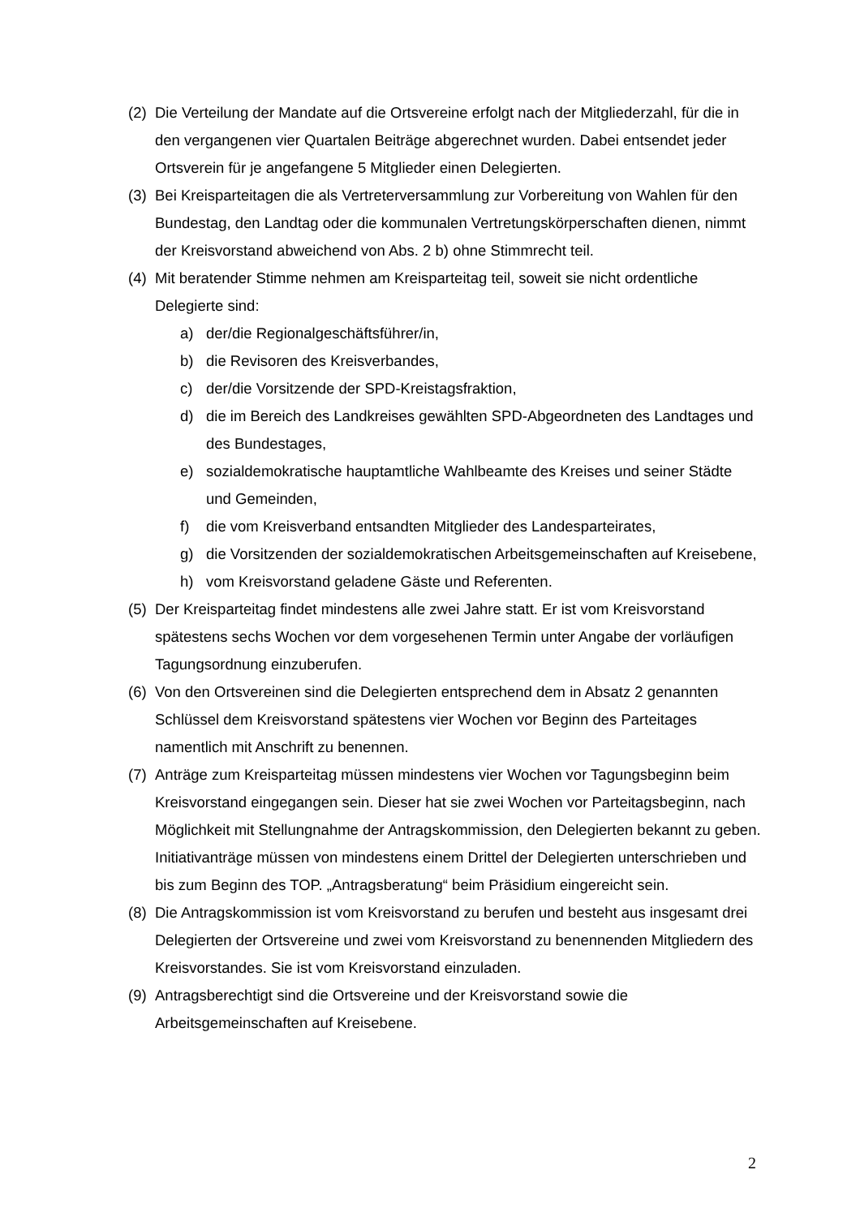(2) Die Verteilung der Mandate auf die Ortsvereine erfolgt nach der Mitgliederzahl, für die in den vergangenen vier Quartalen Beiträge abgerechnet wurden. Dabei entsendet jeder Ortsverein für je angefangene 5 Mitglieder einen Delegierten.
(3) Bei Kreisparteitagen die als Vertreterversammlung zur Vorbereitung von Wahlen für den Bundestag, den Landtag oder die kommunalen Vertretungskörperschaften dienen, nimmt der Kreisvorstand abweichend von Abs. 2 b) ohne Stimmrecht teil.
(4) Mit beratender Stimme nehmen am Kreisparteitag teil, soweit sie nicht ordentliche Delegierte sind:
a) der/die Regionalgeschäftsführer/in,
b) die Revisoren des Kreisverbandes,
c) der/die Vorsitzende der SPD-Kreistagsfraktion,
d) die im Bereich des Landkreises gewählten SPD-Abgeordneten des Landtages und des Bundestages,
e) sozialdemokratische hauptamtliche Wahlbeamte des Kreises und seiner Städte und Gemeinden,
f) die vom Kreisverband entsandten Mitglieder des Landesparteirates,
g) die Vorsitzenden der sozialdemokratischen Arbeitsgemeinschaften auf Kreisebene,
h) vom Kreisvorstand geladene Gäste und Referenten.
(5) Der Kreisparteitag findet mindestens alle zwei Jahre statt. Er ist vom Kreisvorstand spätestens sechs Wochen vor dem vorgesehenen Termin unter Angabe der vorläufigen Tagungsordnung einzuberufen.
(6) Von den Ortsvereinen sind die Delegierten entsprechend dem in Absatz 2 genannten Schlüssel dem Kreisvorstand spätestens vier Wochen vor Beginn des Parteitages namentlich mit Anschrift zu benennen.
(7) Anträge zum Kreisparteitag müssen mindestens vier Wochen vor Tagungsbeginn beim Kreisvorstand eingegangen sein. Dieser hat sie zwei Wochen vor Parteitagsbeginn, nach Möglichkeit mit Stellungnahme der Antragskommission, den Delegierten bekannt zu geben. Initiativanträge müssen von mindestens einem Drittel der Delegierten unterschrieben und bis zum Beginn des TOP. „Antragsberatung“ beim Präsidium eingereicht sein.
(8) Die Antragskommission ist vom Kreisvorstand zu berufen und besteht aus insgesamt drei Delegierten der Ortsvereine und zwei vom Kreisvorstand zu benennenden Mitgliedern des Kreisvorstandes. Sie ist vom Kreisvorstand einzuladen.
(9) Antragsberechtigt sind die Ortsvereine und der Kreisvorstand sowie die Arbeitsgemeinschaften auf Kreisebene.
2